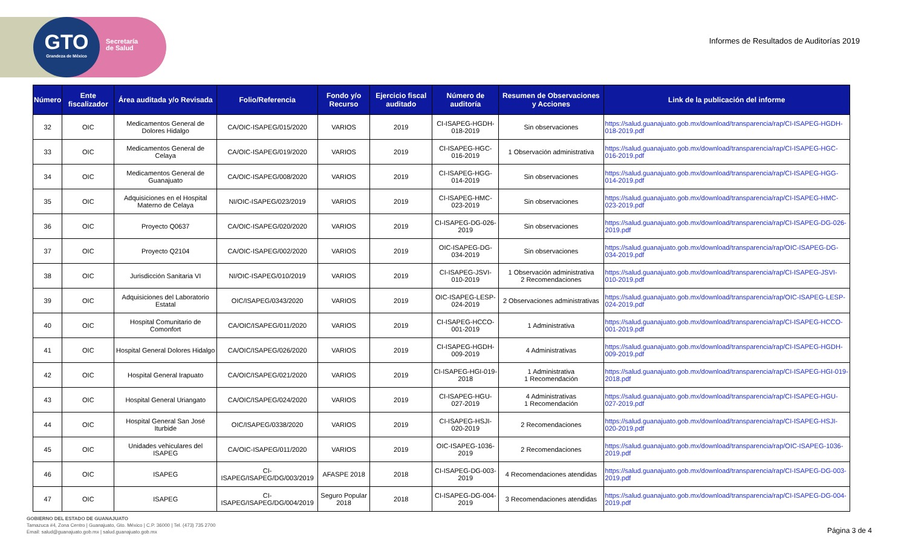GTO
Grandeza de México
Secretaría
de Salud
Informes de Resultados de Auditorías 2019
| Número | Ente fiscalizador | Área auditada y/o Revisada | Folio/Referencia | Fondo y/o Recurso | Ejercicio fiscal auditado | Número de auditoría | Resumen de Observaciones y Acciones | Link de la publicación del informe |
| --- | --- | --- | --- | --- | --- | --- | --- | --- |
| 32 | OIC | Medicamentos General de Dolores Hidalgo | CA/OIC-ISAPEG/015/2020 | VARIOS | 2019 | CI-ISAPEG-HGDH-018-2019 | Sin observaciones | https://salud.guanajuato.gob.mx/download/transparencia/rap/CI-ISAPEG-HGDH-018-2019.pdf |
| 33 | OIC | Medicamentos General de Celaya | CA/OIC-ISAPEG/019/2020 | VARIOS | 2019 | CI-ISAPEG-HGC-016-2019 | 1 Observación administrativa | https://salud.guanajuato.gob.mx/download/transparencia/rap/CI-ISAPEG-HGC-016-2019.pdf |
| 34 | OIC | Medicamentos General de Guanajuato | CA/OIC-ISAPEG/008/2020 | VARIOS | 2019 | CI-ISAPEG-HGG-014-2019 | Sin observaciones | https://salud.guanajuato.gob.mx/download/transparencia/rap/CI-ISAPEG-HGG-014-2019.pdf |
| 35 | OIC | Adquisiciones en el Hospital Materno de Celaya | NI/OIC-ISAPEG/023/2019 | VARIOS | 2019 | CI-ISAPEG-HMC-023-2019 | Sin observaciones | https://salud.guanajuato.gob.mx/download/transparencia/rap/CI-ISAPEG-HMC-023-2019.pdf |
| 36 | OIC | Proyecto Q0637 | CA/OIC-ISAPEG/020/2020 | VARIOS | 2019 | CI-ISAPEG-DG-026-2019 | Sin observaciones | https://salud.guanajuato.gob.mx/download/transparencia/rap/CI-ISAPEG-DG-026-2019.pdf |
| 37 | OIC | Proyecto Q2104 | CA/OIC-ISAPEG/002/2020 | VARIOS | 2019 | OIC-ISAPEG-DG-034-2019 | Sin observaciones | https://salud.guanajuato.gob.mx/download/transparencia/rap/OIC-ISAPEG-DG-034-2019.pdf |
| 38 | OIC | Jurisdicción Sanitaria VI | NI/OIC-ISAPEG/010/2019 | VARIOS | 2019 | CI-ISAPEG-JSVI-010-2019 | 1 Observación administrativa 2 Recomendaciones | https://salud.guanajuato.gob.mx/download/transparencia/rap/CI-ISAPEG-JSVI-010-2019.pdf |
| 39 | OIC | Adquisiciones del Laboratorio Estatal | OIC/ISAPEG/0343/2020 | VARIOS | 2019 | OIC-ISAPEG-LESP-024-2019 | 2 Observaciones administrativas | https://salud.guanajuato.gob.mx/download/transparencia/rap/OIC-ISAPEG-LESP-024-2019.pdf |
| 40 | OIC | Hospital Comunitario de Comonfort | CA/OIC/ISAPEG/011/2020 | VARIOS | 2019 | CI-ISAPEG-HCCO-001-2019 | 1 Administrativa | https://salud.guanajuato.gob.mx/download/transparencia/rap/CI-ISAPEG-HCCO-001-2019.pdf |
| 41 | OIC | Hospital General Dolores Hidalgo | CA/OIC/ISAPEG/026/2020 | VARIOS | 2019 | CI-ISAPEG-HGDH-009-2019 | 4 Administrativas | https://salud.guanajuato.gob.mx/download/transparencia/rap/CI-ISAPEG-HGDH-009-2019.pdf |
| 42 | OIC | Hospital General Irapuato | CA/OIC/ISAPEG/021/2020 | VARIOS | 2019 | CI-ISAPEG-HGI-019-2018 | 1 Administrativa 1 Recomendación | https://salud.guanajuato.gob.mx/download/transparencia/rap/CI-ISAPEG-HGI-019-2018.pdf |
| 43 | OIC | Hospital General Uriangato | CA/OIC/ISAPEG/024/2020 | VARIOS | 2019 | CI-ISAPEG-HGU-027-2019 | 4 Administrativas 1 Recomendación | https://salud.guanajuato.gob.mx/download/transparencia/rap/CI-ISAPEG-HGU-027-2019.pdf |
| 44 | OIC | Hospital General San José Iturbide | OIC/ISAPEG/0338/2020 | VARIOS | 2019 | CI-ISAPEG-HSJI-020-2019 | 2 Recomendaciones | https://salud.guanajuato.gob.mx/download/transparencia/rap/CI-ISAPEG-HSJI-020-2019.pdf |
| 45 | OIC | Unidades vehiculares del ISAPEG | CA/OIC-ISAPEG/011/2020 | VARIOS | 2019 | OIC-ISAPEG-1036-2019 | 2 Recomendaciones | https://salud.guanajuato.gob.mx/download/transparencia/rap/OIC-ISAPEG-1036-2019.pdf |
| 46 | OIC | ISAPEG | CI-ISAPEG/ISAPEG/DG/003/2019 | AFASPE 2018 | 2018 | CI-ISAPEG-DG-003-2019 | 4 Recomendaciones atendidas | https://salud.guanajuato.gob.mx/download/transparencia/rap/CI-ISAPEG-DG-003-2019.pdf |
| 47 | OIC | ISAPEG | CI-ISAPEG/ISAPEG/DG/004/2019 | Seguro Popular 2018 | 2018 | CI-ISAPEG-DG-004-2019 | 3 Recomendaciones atendidas | https://salud.guanajuato.gob.mx/download/transparencia/rap/CI-ISAPEG-DG-004-2019.pdf |
GOBIERNO DEL ESTADO DE GUANAJUATO
Tamazuca #4, Zona Centro | Guanajuato, Gto. México | C.P. 36000 | Tel. (473) 735 2700
Email: salud@guanajuato.gob.mx | salud.guanajuato.gob.mx
Página 3 de 4